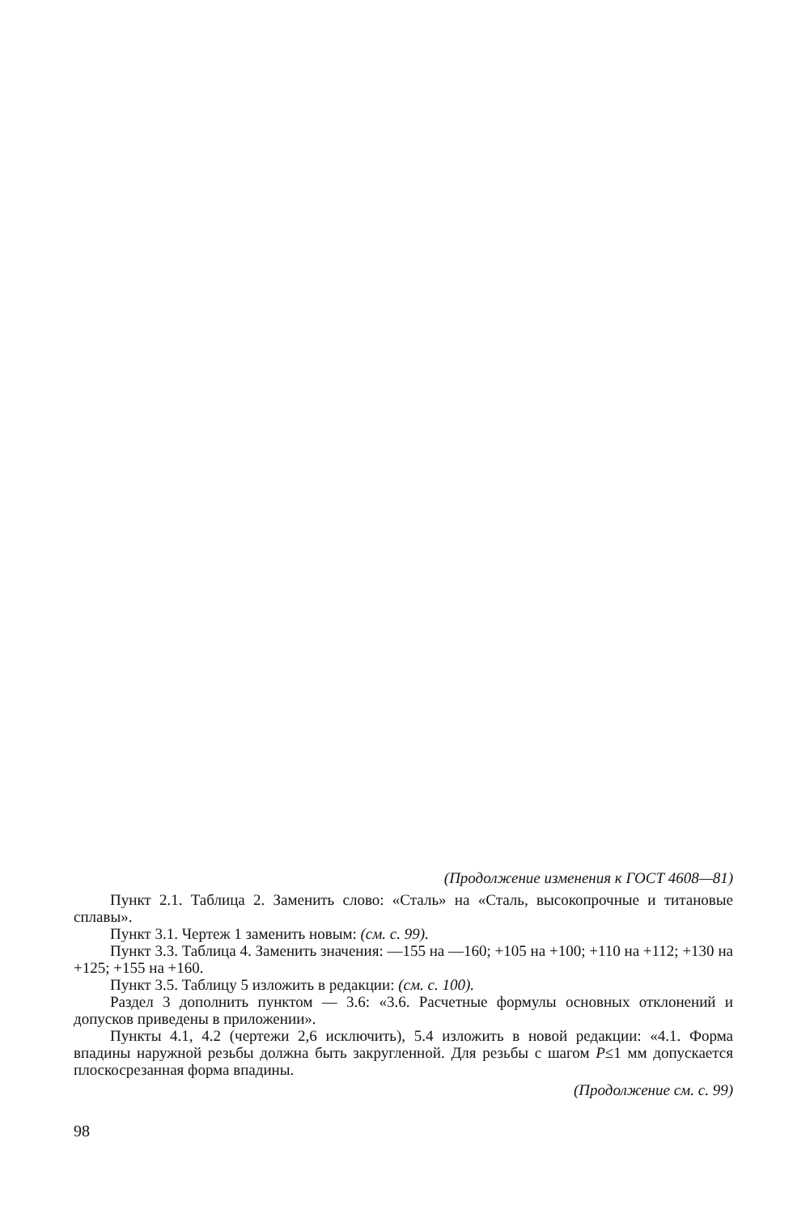(Продолжение изменения к ГОСТ 4608—81)
Пункт 2.1. Таблица 2. Заменить слово: «Сталь» на «Сталь, высокопрочные и титановые сплавы».
Пункт 3.1. Чертеж 1 заменить новым: (см. с. 99).
Пункт 3.3. Таблица 4. Заменить значения: —155 на —160; +105 на +100; +110 на +112; +130 на +125; +155 на +160.
Пункт 3.5. Таблицу 5 изложить в редакции: (см. с. 100).
Раздел 3 дополнить пунктом — 3.6: «3.6. Расчетные формулы основных отклонений и допусков приведены в приложении».
Пункты 4.1, 4.2 (чертежи 2,6 исключить), 5.4 изложить в новой редакции: «4.1. Форма впадины наружной резьбы должна быть закругленной. Для резьбы с шагом P≤1 мм допускается плоскосрезанная форма впадины.
(Продолжение см. с. 99)
98